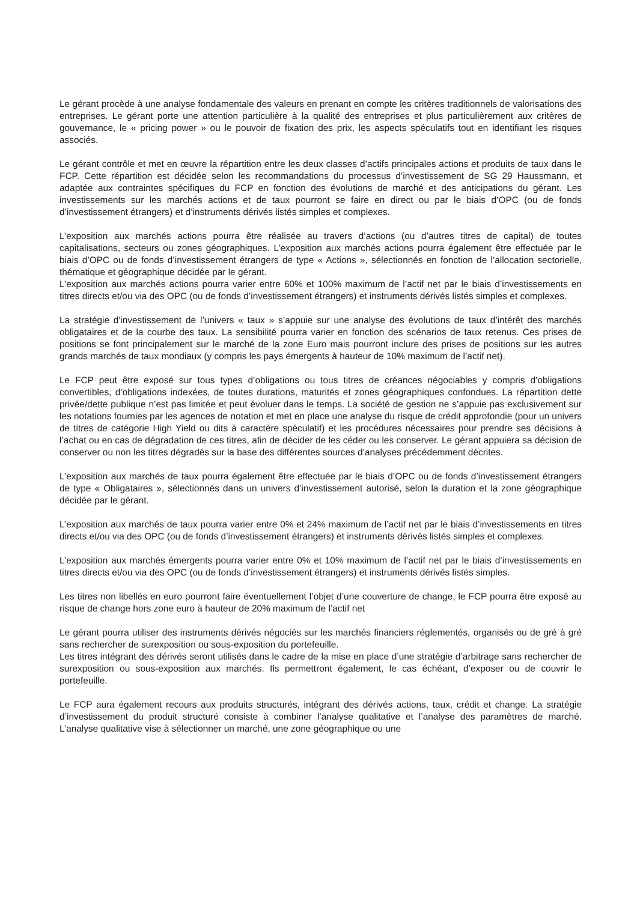Le gérant procède à une analyse fondamentale des valeurs en prenant en compte les critères traditionnels de valorisations des entreprises. Le gérant porte une attention particulière à la qualité des entreprises et plus particulièrement aux critères de gouvernance, le « pricing power » ou le pouvoir de fixation des prix, les aspects spéculatifs tout en identifiant les risques associés.
Le gérant contrôle et met en œuvre la répartition entre les deux classes d’actifs principales actions et produits de taux dans le FCP. Cette répartition est décidée selon les recommandations du processus d’investissement de SG 29 Haussmann, et adaptée aux contraintes spécifiques du FCP en fonction des évolutions de marché et des anticipations du gérant. Les investissements sur les marchés actions et de taux pourront se faire en direct ou par le biais d’OPC (ou de fonds d’investissement étrangers) et d’instruments dérivés listés simples et complexes.
L’exposition aux marchés actions pourra être réalisée au travers d’actions (ou d’autres titres de capital) de toutes capitalisations, secteurs ou zones géographiques. L’exposition aux marchés actions pourra également être effectuée par le biais d’OPC ou de fonds d’investissement étrangers de type « Actions », sélectionnés en fonction de l’allocation sectorielle, thématique et géographique décidée par le gérant.
L’exposition aux marchés actions pourra varier entre 60% et 100% maximum de l’actif net par le biais d’investissements en titres directs et/ou via des OPC (ou de fonds d’investissement étrangers) et instruments dérivés listés simples et complexes.
La stratégie d'investissement de l’univers « taux » s’appuie sur une analyse des évolutions de taux d’intérêt des marchés obligataires et de la courbe des taux. La sensibilité pourra varier en fonction des scénarios de taux retenus. Ces prises de positions se font principalement sur le marché de la zone Euro mais pourront inclure des prises de positions sur les autres grands marchés de taux mondiaux (y compris les pays émergents à hauteur de 10% maximum de l’actif net).
Le FCP peut être exposé sur tous types d’obligations ou tous titres de créances négociables y compris d’obligations convertibles, d’obligations indexées, de toutes durations, maturités et zones géographiques confondues. La répartition dette privée/dette publique n’est pas limitée et peut évoluer dans le temps. La société de gestion ne s’appuie pas exclusivement sur les notations fournies par les agences de notation et met en place une analyse du risque de crédit approfondie (pour un univers de titres de catégorie High Yield ou dits à caractère spéculatif) et les procédures nécessaires pour prendre ses décisions à l’achat ou en cas de dégradation de ces titres, afin de décider de les céder ou les conserver. Le gérant appuiera sa décision de conserver ou non les titres dégradés sur la base des différentes sources d’analyses précédemment décrites.
L’exposition aux marchés de taux pourra également être effectuée par le biais d’OPC ou de fonds d’investissement étrangers de type « Obligataires », sélectionnés dans un univers d’investissement autorisé, selon la duration et la zone géographique décidée par le gérant.
L’exposition aux marchés de taux pourra varier entre 0% et 24% maximum de l’actif net par le biais d’investissements en titres directs et/ou via des OPC (ou de fonds d’investissement étrangers) et instruments dérivés listés simples et complexes.
L’exposition aux marchés émergents pourra varier entre 0% et 10% maximum de l’actif net par le biais d’investissements en titres directs et/ou via des OPC (ou de fonds d’investissement étrangers) et instruments dérivés listés simples.
Les titres non libellés en euro pourront faire éventuellement l’objet d’une couverture de change, le FCP pourra être exposé au risque de change hors zone euro à hauteur de 20% maximum de l’actif net
Le gérant pourra utiliser des instruments dérivés négociés sur les marchés financiers réglementés, organisés ou de gré à gré sans rechercher de surexposition ou sous-exposition du portefeuille.
Les titres intégrant des dérivés seront utilisés dans le cadre de la mise en place d’une stratégie d’arbitrage sans rechercher de surexposition ou sous-exposition aux marchés. Ils permettront également, le cas échéant, d’exposer ou de couvrir le portefeuille.
Le FCP aura également recours aux produits structurés, intégrant des dérivés actions, taux, crédit et change. La stratégie d’investissement du produit structuré consiste à combiner l’analyse qualitative et l’analyse des paramètres de marché. L’analyse qualitative vise à sélectionner un marché, une zone géographique ou une